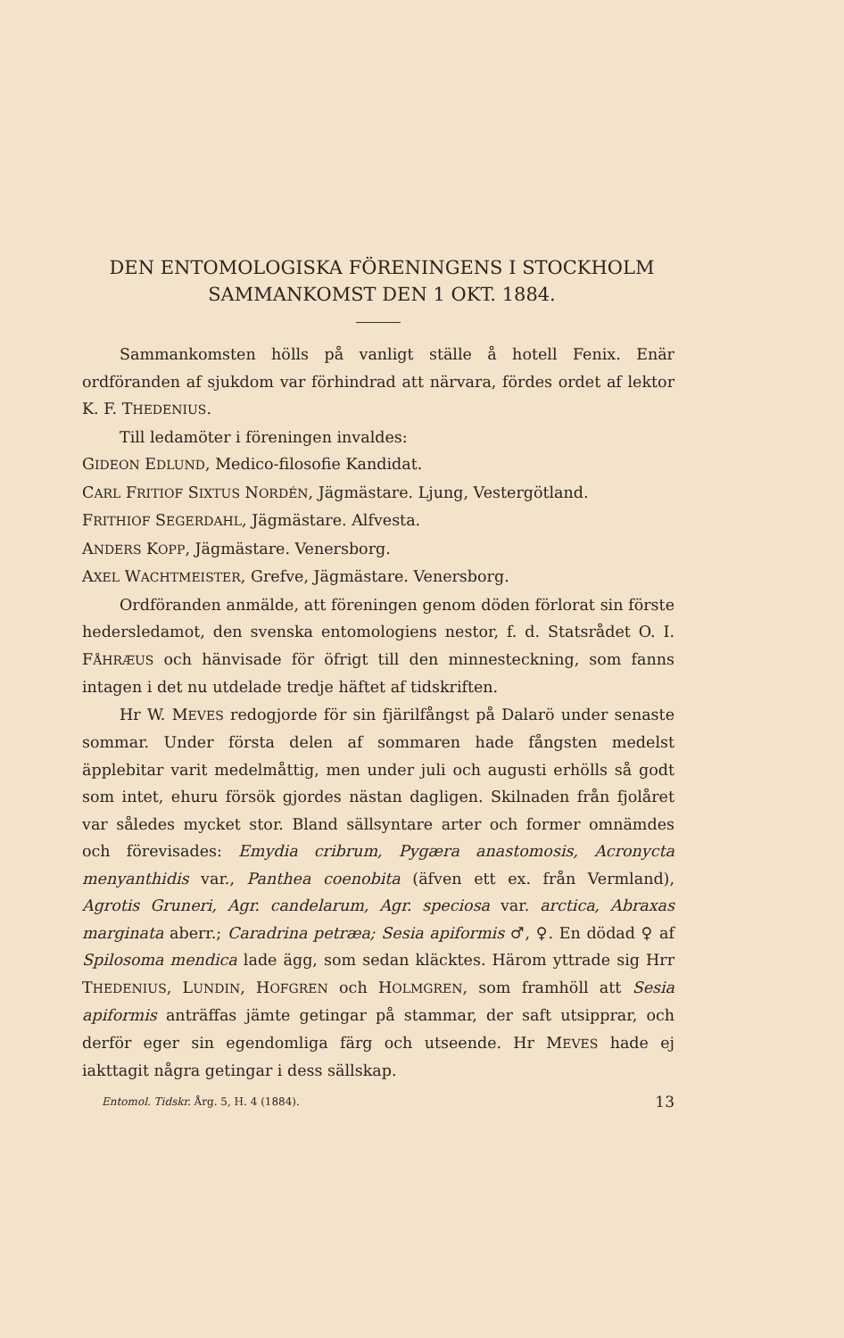DEN ENTOMOLOGISKA FÖRENINGENS I STOCK­HOLM SAMMANKOMST DEN 1 OKT. 1884.
Sammankomsten hölls på vanligt ställe å hotell Fenix. Enär ordföranden af sjukdom var förhindrad att närvara, fördes ordet af lektor K. F. THEDENIUS.
Till ledamöter i föreningen invaldes:
GIDEON EDLUND, Medico-filosofie Kandidat.
CARL FRITIOF SIXTUS NORDÉN, Jägmästare. Ljung, Vestergötland.
FRITHIOF SEGERDAHL, Jägmästare. Alfvesta.
ANDERS KOPP, Jägmästare. Venersborg.
AXEL WACHTMEISTER, Grefve, Jägmästare. Venersborg.
Ordföranden anmälde, att föreningen genom döden förlorat sin förste hedersledamot, den svenska entomologiens nestor, f. d. Statsrådet O. I. FÅHRÆUS och hänvisade för öfrigt till den minnesteckning, som fanns intagen i det nu utdelade tredje häftet af tidskriften.
Hr W. MEVES redogjorde för sin fjärilfångst på Dalarö under senaste sommar. Under första delen af sommaren hade fångsten medelst äpplebitar varit medelmåttig, men under juli och augusti erhölls så godt som intet, ehuru försök gjordes nästan dagligen. Skilnaden från fjolåret var således mycket stor. Bland sällsyntare arter och former omnämdes och förevisades: Emydia cribrum, Pygæra anastomosis, Acronycta menyanthidis var., Panthea coenobita (äfven ett ex. från Vermland), Agrotis Gruneri, Agr. candelarum, Agr. speciosa var. arctica, Abraxas marginata aberr.; Caradrina petræa; Sesia apiformis ♂, ♀. En dödad ♀ af Spilosoma mendica lade ägg, som sedan kläcktes. Härom yttrade sig Hrr THEDENIUS, LUNDIN, HOFGREN och HOLMGREN, som framhöll att Sesia apiformis anträffas jämte getingar på stammar, der saft utsipprar, och derför eger sin egendomliga färg och utseende. Hr MEVES hade ej iakttagit några getingar i dess sällskap.
Entomol. Tidskr. Årg. 5, H. 4 (1884). 13